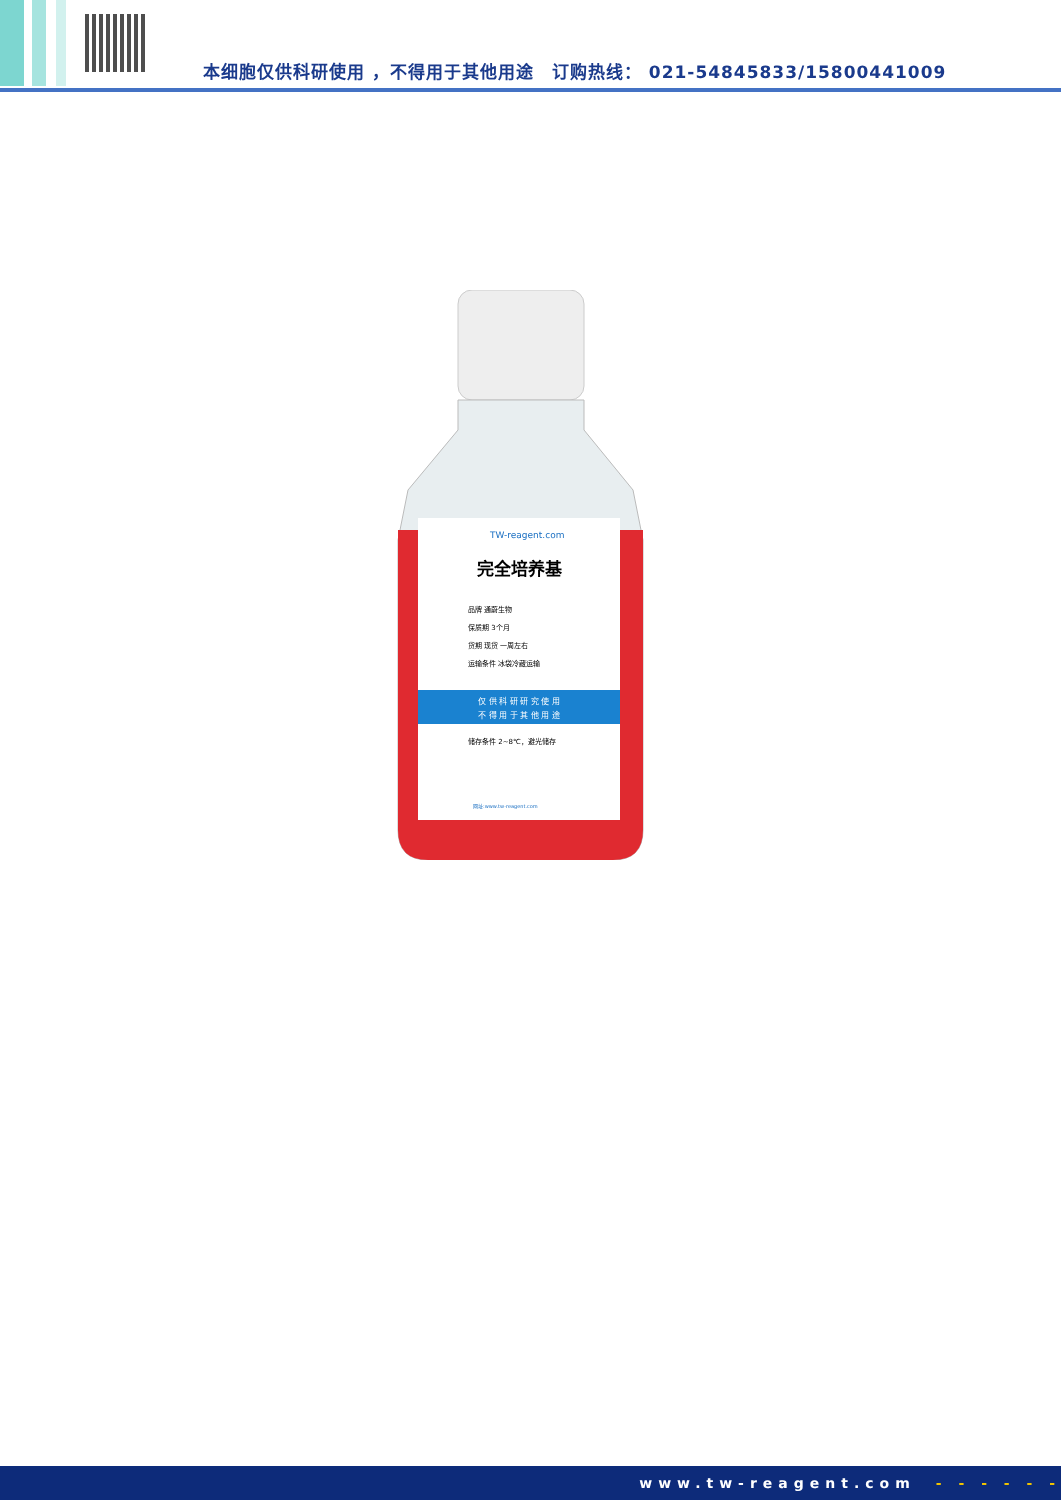本细胞仅供科研使用 ，不得用于其他用途　订购热线： 021-54845833/15800441009
TW-reagent.com
完全培养基
品牌 通蔚生物
保质期 3个月
货期 现货 一周左右
运输条件 冰袋冷藏运输
仅 供 科 研 研 究 使 用
不 得 用 于 其 他 用 途
储存条件 2~8℃，避光储存
网址:www.tw-reagent.com
www.tw-reagent.com - - - - - -